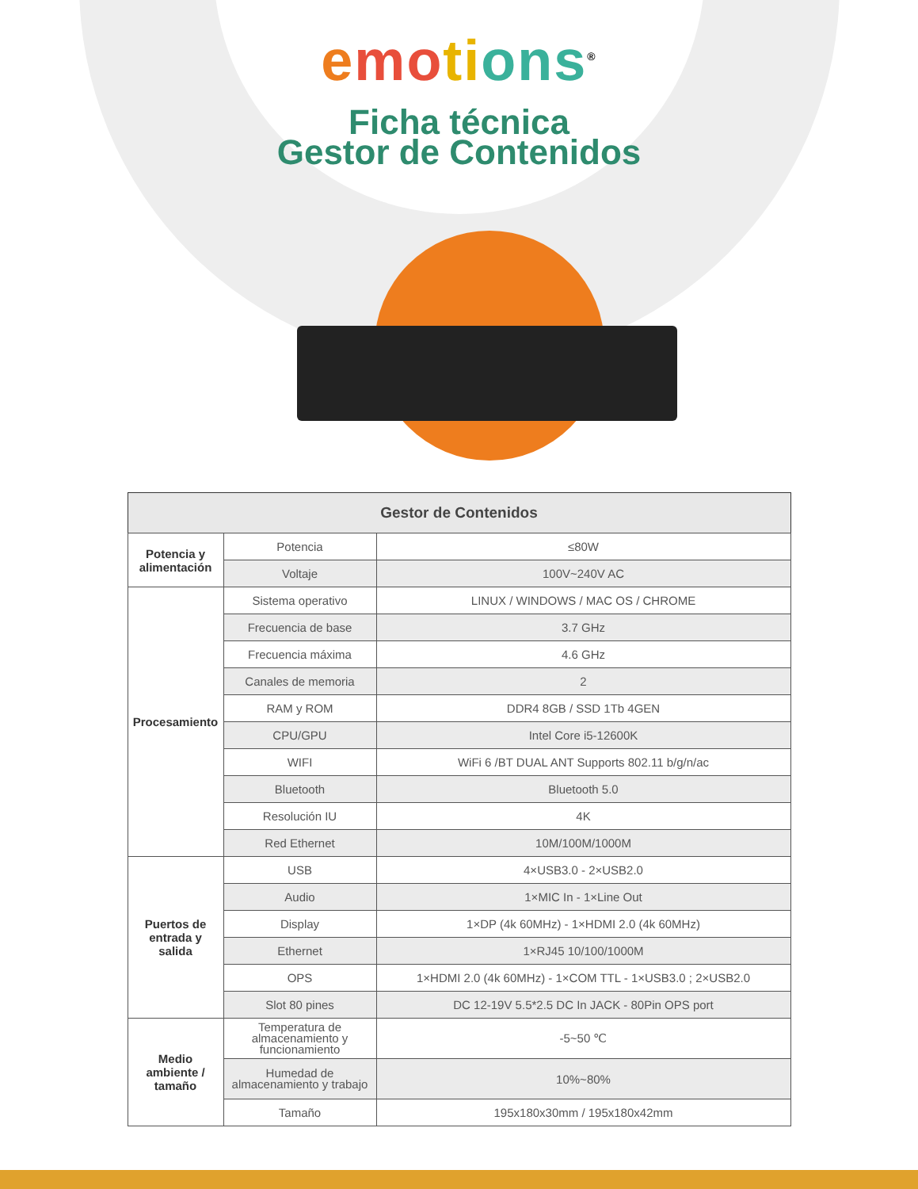emo ti ons<sup>®</sup>
Ficha técnica
Gestor de Contenidos
| Gestor de Contenidos | | |
| --- | --- | --- |
| Potencia y alimentación | Potencia | ≤80W |
| | Voltaje | 100V~240V AC |
| Procesamiento | Sistema operativo | LINUX / WINDOWS / MAC OS / CHROME |
| | Frecuencia de base | 3.7 GHz |
| | Frecuencia máxima | 4.6 GHz |
| | Canales de memoria | 2 |
| | RAM y ROM | DDR4 8GB / SSD 1Tb 4GEN |
| | CPU/GPU | Intel Core i5-12600K |
| | WIFI | WiFi 6 /BT DUAL ANT Supports 802.11 b/g/n/ac |
| | Bluetooth | Bluetooth 5.0 |
| | Resolución IU | 4K |
| | Red Ethernet | 10M/100M/1000M |
| Puertos de entrada y salida | USB | 4×USB3.0 - 2×USB2.0 |
| | Audio | 1×MIC In - 1×Line Out |
| | Display | 1×DP (4k 60MHz) - 1×HDMI 2.0 (4k 60MHz) |
| | Ethernet | 1×RJ45 10/100/1000M |
| | OPS | 1×HDMI 2.0 (4k 60MHz) - 1×COM TTL - 1×USB3.0 ; 2×USB2.0 |
| | Slot 80 pines | DC 12-19V 5.5*2.5 DC In JACK - 80Pin OPS port |
| Medio ambiente / tamaño | Temperatura de almacenamiento y funcionamiento | -5~50 ℃ |
| | Humedad de almacenamiento y trabajo | 10%~80% |
| | Tamaño | 195x180x30mm / 195x180x42mm |